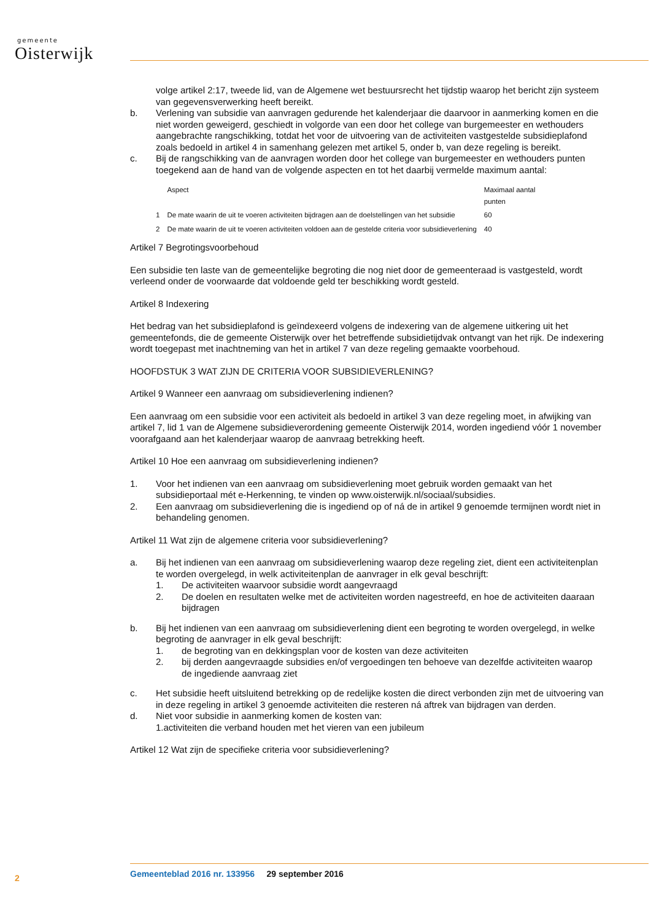gemeente
Oisterwijk
volge artikel 2:17, tweede lid, van de Algemene wet bestuursrecht het tijdstip waarop het bericht zijn systeem van gegevensverwerking heeft bereikt.
b. Verlening van subsidie van aanvragen gedurende het kalenderjaar die daarvoor in aanmerking komen en die niet worden geweigerd, geschiedt in volgorde van een door het college van burgemeester en wethouders aangebrachte rangschikking, totdat het voor de uitvoering van de activiteiten vastgestelde subsidieplafond zoals bedoeld in artikel 4 in samenhang gelezen met artikel 5, onder b, van deze regeling is bereikt.
c. Bij de rangschikking van de aanvragen worden door het college van burgemeester en wethouders punten toegekend aan de hand van de volgende aspecten en tot het daarbij vermelde maximum aantal:
| | Aspect | Maximaal aantal punten |
| --- | --- | --- |
| 1 | De mate waarin de uit te voeren activiteiten bijdragen aan de doelstellingen van het subsidie | 60 |
| 2 | De mate waarin de uit te voeren activiteiten voldoen aan de gestelde criteria voor subsidieverlening | 40 |
Artikel 7 Begrotingsvoorbehoud
Een subsidie ten laste van de gemeentelijke begroting die nog niet door de gemeenteraad is vastgesteld, wordt verleend onder de voorwaarde dat voldoende geld ter beschikking wordt gesteld.
Artikel 8 Indexering
Het bedrag van het subsidieplafond is geïndexeerd volgens de indexering van de algemene uitkering uit het gemeentefonds, die de gemeente Oisterwijk over het betreffende subsidietijdvak ontvangt van het rijk. De indexering wordt toegepast met inachtneming van het in artikel 7 van deze regeling gemaakte voorbehoud.
HOOFDSTUK 3 WAT ZIJN DE CRITERIA VOOR SUBSIDIEVERLENING?
Artikel 9 Wanneer een aanvraag om subsidieverlening indienen?
Een aanvraag om een subsidie voor een activiteit als bedoeld in artikel 3 van deze regeling moet, in afwijking van artikel 7, lid 1 van de Algemene subsidieverordening gemeente Oisterwijk 2014, worden ingediend vóór 1 november voorafgaand aan het kalenderjaar waarop de aanvraag betrekking heeft.
Artikel 10 Hoe een aanvraag om subsidieverlening indienen?
1. Voor het indienen van een aanvraag om subsidieverlening moet gebruik worden gemaakt van het subsidieportaal mét e-Herkenning, te vinden op www.oisterwijk.nl/sociaal/subsidies.
2. Een aanvraag om subsidieverlening die is ingediend op of ná de in artikel 9 genoemde termijnen wordt niet in behandeling genomen.
Artikel 11 Wat zijn de algemene criteria voor subsidieverlening?
a. Bij het indienen van een aanvraag om subsidieverlening waarop deze regeling ziet, dient een activiteitenplan te worden overgelegd, in welk activiteitenplan de aanvrager in elk geval beschrijft:
1. De activiteiten waarvoor subsidie wordt aangevraagd
2. De doelen en resultaten welke met de activiteiten worden nagestreefd, en hoe de activiteiten daaraan bijdragen
b. Bij het indienen van een aanvraag om subsidieverlening dient een begroting te worden overgelegd, in welke begroting de aanvrager in elk geval beschrijft:
1. de begroting van en dekkingsplan voor de kosten van deze activiteiten
2. bij derden aangevraagde subsidies en/of vergoedingen ten behoeve van dezelfde activiteiten waarop de ingediende aanvraag ziet
c. Het subsidie heeft uitsluitend betrekking op de redelijke kosten die direct verbonden zijn met de uitvoering van in deze regeling in artikel 3 genoemde activiteiten die resteren ná aftrek van bijdragen van derden.
d. Niet voor subsidie in aanmerking komen de kosten van:
1.activiteiten die verband houden met het vieren van een jubileum
Artikel 12 Wat zijn de specifieke criteria voor subsidieverlening?
2
Gemeenteblad 2016 nr. 133956 29 september 2016